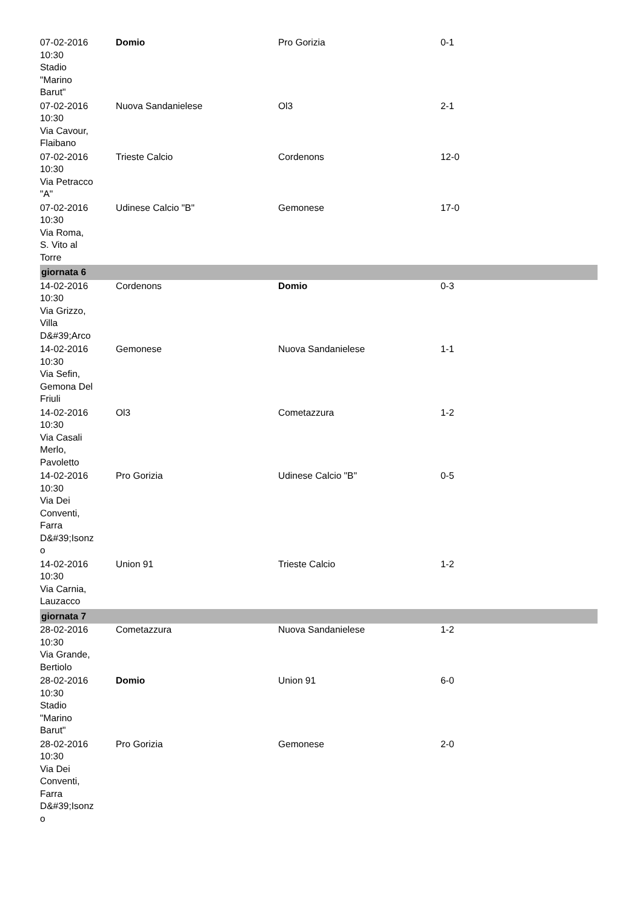| 07-02-2016 10:30 Stadio "Marino Barut" | Domio | Pro Gorizia | 0-1 |
| 07-02-2016 10:30 Via Cavour, Flaibano | Nuova Sandanielese | Ol3 | 2-1 |
| 07-02-2016 10:30 Via Petracco "A" | Trieste Calcio | Cordenons | 12-0 |
| 07-02-2016 10:30 Via Roma, S. Vito al Torre | Udinese Calcio "B" | Gemonese | 17-0 |
| giornata 6 | | | |
| 14-02-2016 10:30 Via Grizzo, Villa D&#39;Arco | Cordenons | Domio | 0-3 |
| 14-02-2016 10:30 Via Sefin, Gemona Del Friuli | Gemonese | Nuova Sandanielese | 1-1 |
| 14-02-2016 10:30 Via Casali Merlo, Pavoletto | Ol3 | Cometazzura | 1-2 |
| 14-02-2016 10:30 Via Dei Conventi, Farra D&#39;Isonz o | Pro Gorizia | Udinese Calcio "B" | 0-5 |
| 14-02-2016 10:30 Via Carnia, Lauzacco | Union 91 | Trieste Calcio | 1-2 |
| giornata 7 | | | |
| 28-02-2016 10:30 Via Grande, Bertiolo | Cometazzura | Nuova Sandanielese | 1-2 |
| 28-02-2016 10:30 Stadio "Marino Barut" | Domio | Union 91 | 6-0 |
| 28-02-2016 10:30 Via Dei Conventi, Farra D&#39;Isonz o | Pro Gorizia | Gemonese | 2-0 |